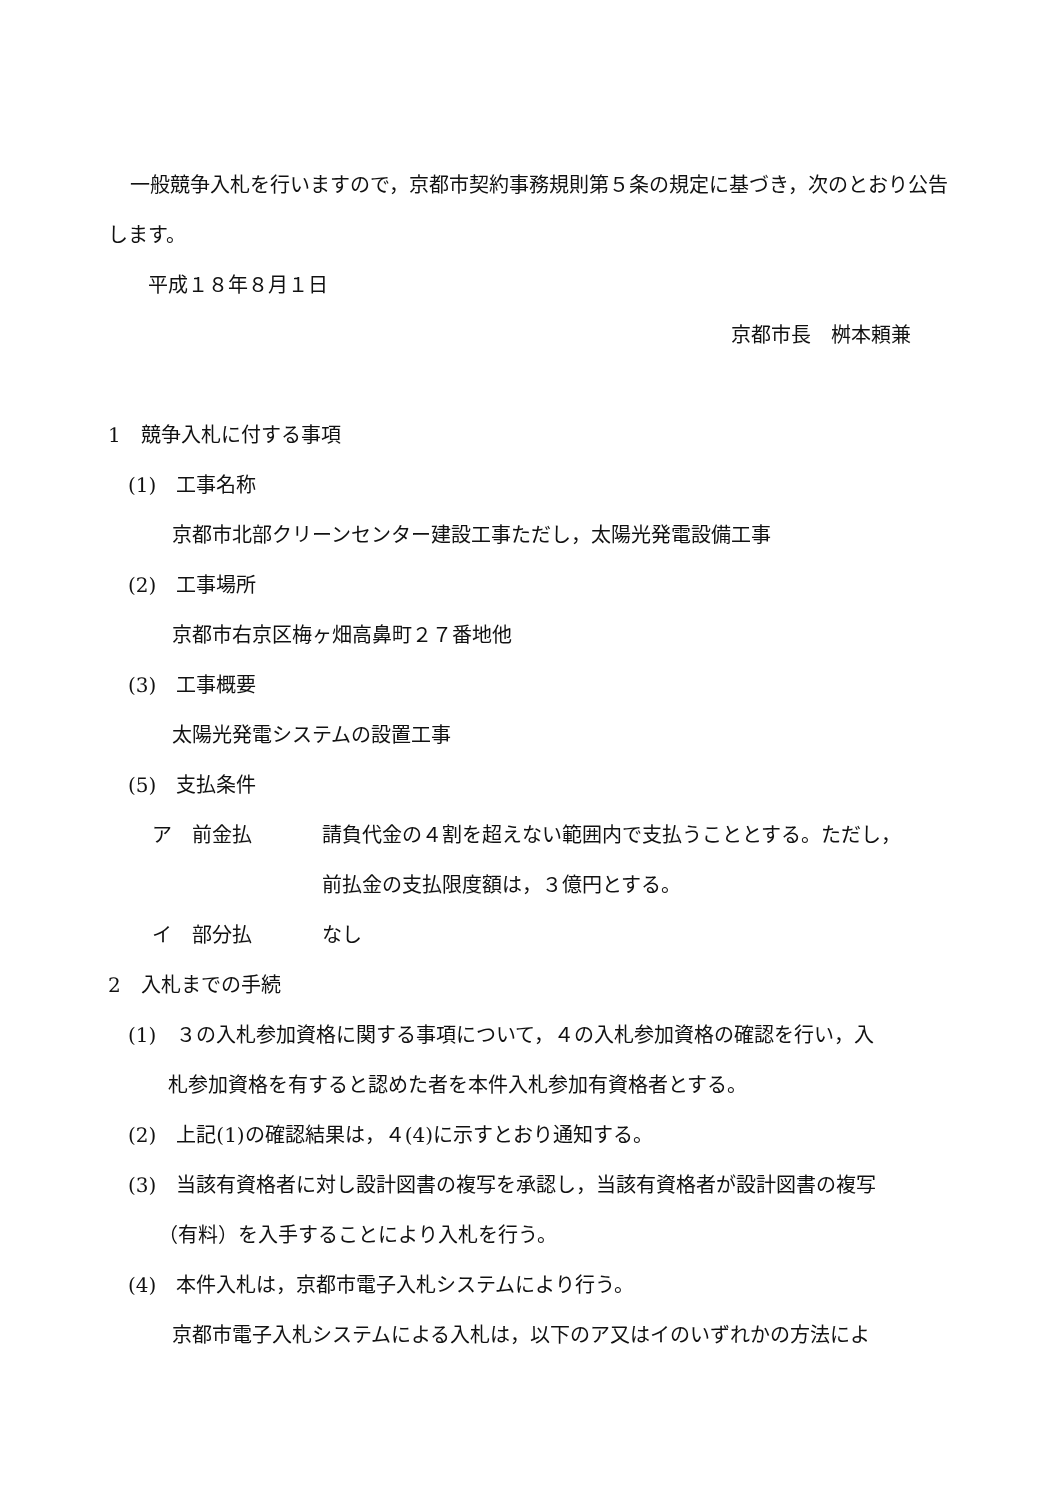一般競争入札を行いますので，京都市契約事務規則第５条の規定に基づき，次のとおり公告します。
平成１８年８月１日
京都市長　桝本頼兼
1　競争入札に付する事項
(1)　工事名称
京都市北部クリーンセンター建設工事ただし，太陽光発電設備工事
(2)　工事場所
京都市右京区梅ヶ畑高鼻町２７番地他
(3)　工事概要
太陽光発電システムの設置工事
(5)　支払条件
ア　前金払 請負代金の４割を超えない範囲内で支払うこととする。ただし，
前払金の支払限度額は，３億円とする。
イ　部分払 なし
2　入札までの手続
(1)　３の入札参加資格に関する事項について，４の入札参加資格の確認を行い，入
　　札参加資格を有すると認めた者を本件入札参加有資格者とする。
(2)　上記(1)の確認結果は，４(4)に示すとおり通知する。
(3)　当該有資格者に対し設計図書の複写を承認し，当該有資格者が設計図書の複写
　　（有料）を入手することにより入札を行う。
(4)　本件入札は，京都市電子入札システムにより行う。
京都市電子入札システムによる入札は，以下のア又はイのいずれかの方法によ